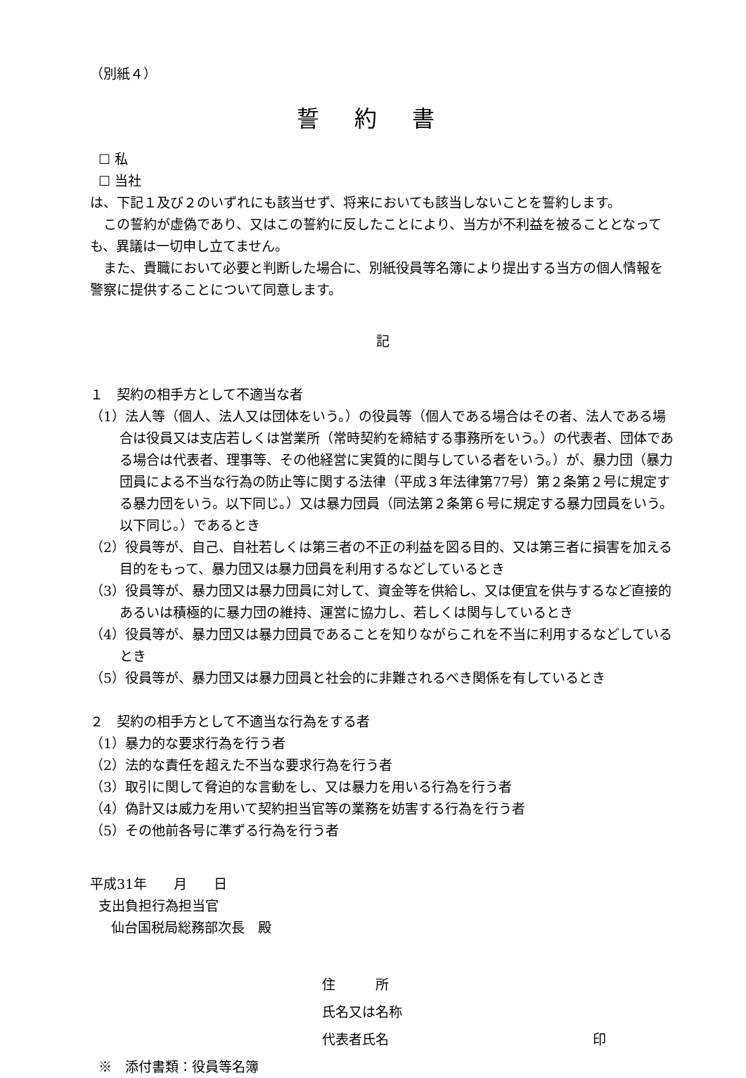（別紙４）
誓約書
☐ 私
☐ 当社
は、下記１及び２のいずれにも該当せず、将来においても該当しないことを誓約します。
この誓約が虚偽であり、又はこの誓約に反したことにより、当方が不利益を被ることとなっても、異議は一切申し立てません。
また、貴職において必要と判断した場合に、別紙役員等名簿により提出する当方の個人情報を警察に提供することについて同意します。
記
１　契約の相手方として不適当な者
（1）法人等（個人、法人又は団体をいう。）の役員等（個人である場合はその者、法人である場合は役員又は支店若しくは営業所（常時契約を締結する事務所をいう。）の代表者、団体である場合は代表者、理事等、その他経営に実質的に関与している者をいう。）が、暴力団（暴力団員による不当な行為の防止等に関する法律（平成３年法律第77号）第２条第２号に規定する暴力団をいう。以下同じ。）又は暴力団員（同法第２条第６号に規定する暴力団員をいう。以下同じ。）であるとき
（2）役員等が、自己、自社若しくは第三者の不正の利益を図る目的、又は第三者に損害を加える目的をもって、暴力団又は暴力団員を利用するなどしているとき
（3）役員等が、暴力団又は暴力団員に対して、資金等を供給し、又は便宜を供与するなど直接的あるいは積極的に暴力団の維持、運営に協力し、若しくは関与しているとき
（4）役員等が、暴力団又は暴力団員であることを知りながらこれを不当に利用するなどしているとき
（5）役員等が、暴力団又は暴力団員と社会的に非難されるべき関係を有しているとき
２　契約の相手方として不適当な行為をする者
（1）暴力的な要求行為を行う者
（2）法的な責任を超えた不当な要求行為を行う者
（3）取引に関して脅迫的な言動をし、又は暴力を用いる行為を行う者
（4）偽計又は威力を用いて契約担当官等の業務を妨害する行為を行う者
（5）その他前各号に準ずる行為を行う者
平成31年　　月　　日
支出負担行為担当官
仙台国税局総務部次長　殿
住　　　所
氏名又は名称
代表者氏名 印
※　添付書類：役員等名簿